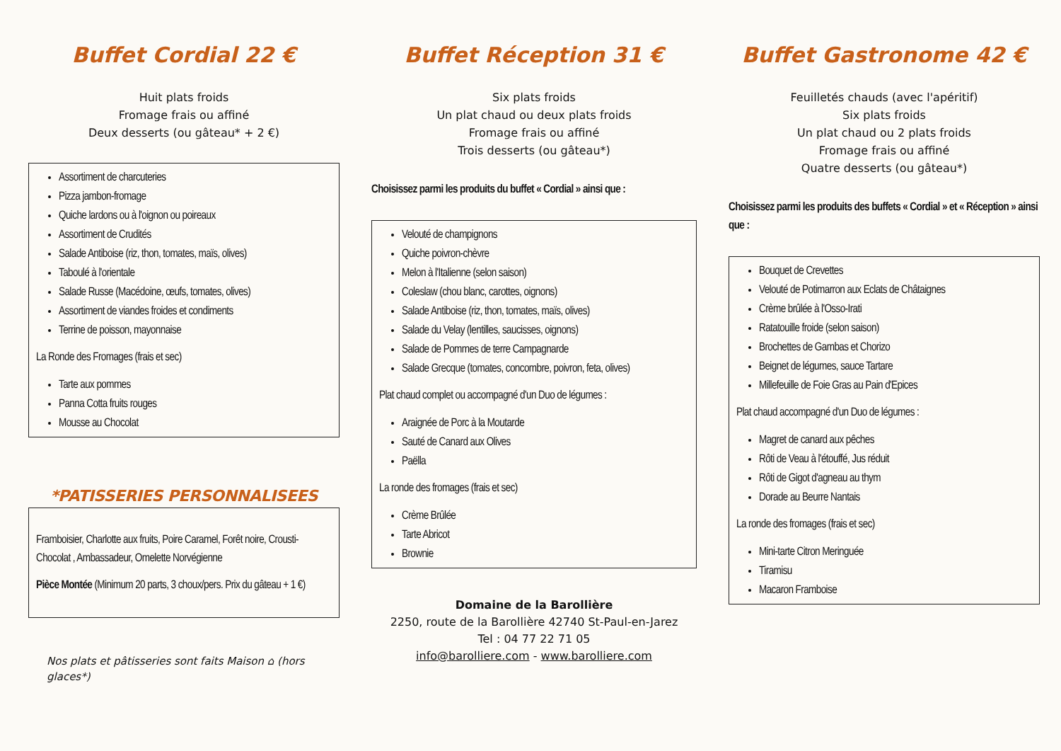Buffet Cordial 22 €
Huit plats froids
Fromage frais ou affiné
Deux desserts (ou gâteau* + 2 €)
Assortiment de charcuteries
Pizza jambon-fromage
Quiche lardons ou à l'oignon ou poireaux
Assortiment de Crudités
Salade Antiboise (riz, thon, tomates, maïs, olives)
Taboulé à l'orientale
Salade Russe (Macédoine, œufs, tomates, olives)
Assortiment de viandes froides et condiments
Terrine de poisson, mayonnaise
La Ronde des Fromages (frais et sec)
Tarte aux pommes
Panna Cotta fruits rouges
Mousse au Chocolat
*PATISSERIES PERSONNALISEES
Framboisier, Charlotte aux fruits, Poire Caramel, Forêt noire, Crousti-Chocolat , Ambassadeur, Omelette Norvégienne
Pièce Montée (Minimum 20 parts, 3 choux/pers. Prix du gâteau + 1 €)
Nos plats et pâtisseries sont faits Maison ⌂ (hors glaces*)
Buffet Réception 31 €
Six plats froids
Un plat chaud ou deux plats froids
Fromage frais ou affiné
Trois desserts (ou gâteau*)
Choisissez parmi les produits du buffet « Cordial » ainsi que :
Velouté de champignons
Quiche poivron-chèvre
Melon à l'Italienne (selon saison)
Coleslaw (chou blanc, carottes, oignons)
Salade Antiboise (riz, thon, tomates, maïs, olives)
Salade du Velay (lentilles, saucisses, oignons)
Salade de Pommes de terre Campagnarde
Salade Grecque (tomates, concombre, poivron, feta, olives)
Plat chaud complet ou accompagné d'un Duo de légumes :
Araignée de Porc à la Moutarde
Sauté de Canard aux Olives
Paëlla
La ronde des fromages (frais et sec)
Crème Brûlée
Tarte Abricot
Brownie
Domaine de la Barollière
2250, route de la Barollière 42740 St-Paul-en-Jarez
Tel : 04 77 22 71 05
info@barolliere.com - www.barolliere.com
Buffet Gastronome 42 €
Feuilletés chauds (avec l'apéritif)
Six plats froids
Un plat chaud ou 2 plats froids
Fromage frais ou affiné
Quatre desserts (ou gâteau*)
Choisissez parmi les produits des buffets « Cordial » et « Réception » ainsi que :
Bouquet de Crevettes
Velouté de Potimarron aux Eclats de Châtaignes
Crème brûlée à l'Osso-Irati
Ratatouille froide (selon saison)
Brochettes de Gambas et Chorizo
Beignet de légumes, sauce Tartare
Millefeuille de Foie Gras au Pain d'Epices
Plat chaud accompagné d'un Duo de légumes :
Magret de canard aux pêches
Rôti de Veau à l'étouffé, Jus réduit
Rôti de Gigot d'agneau au thym
Dorade au Beurre Nantais
La ronde des fromages (frais et sec)
Mini-tarte Citron Meringuée
Tiramisu
Macaron Framboise